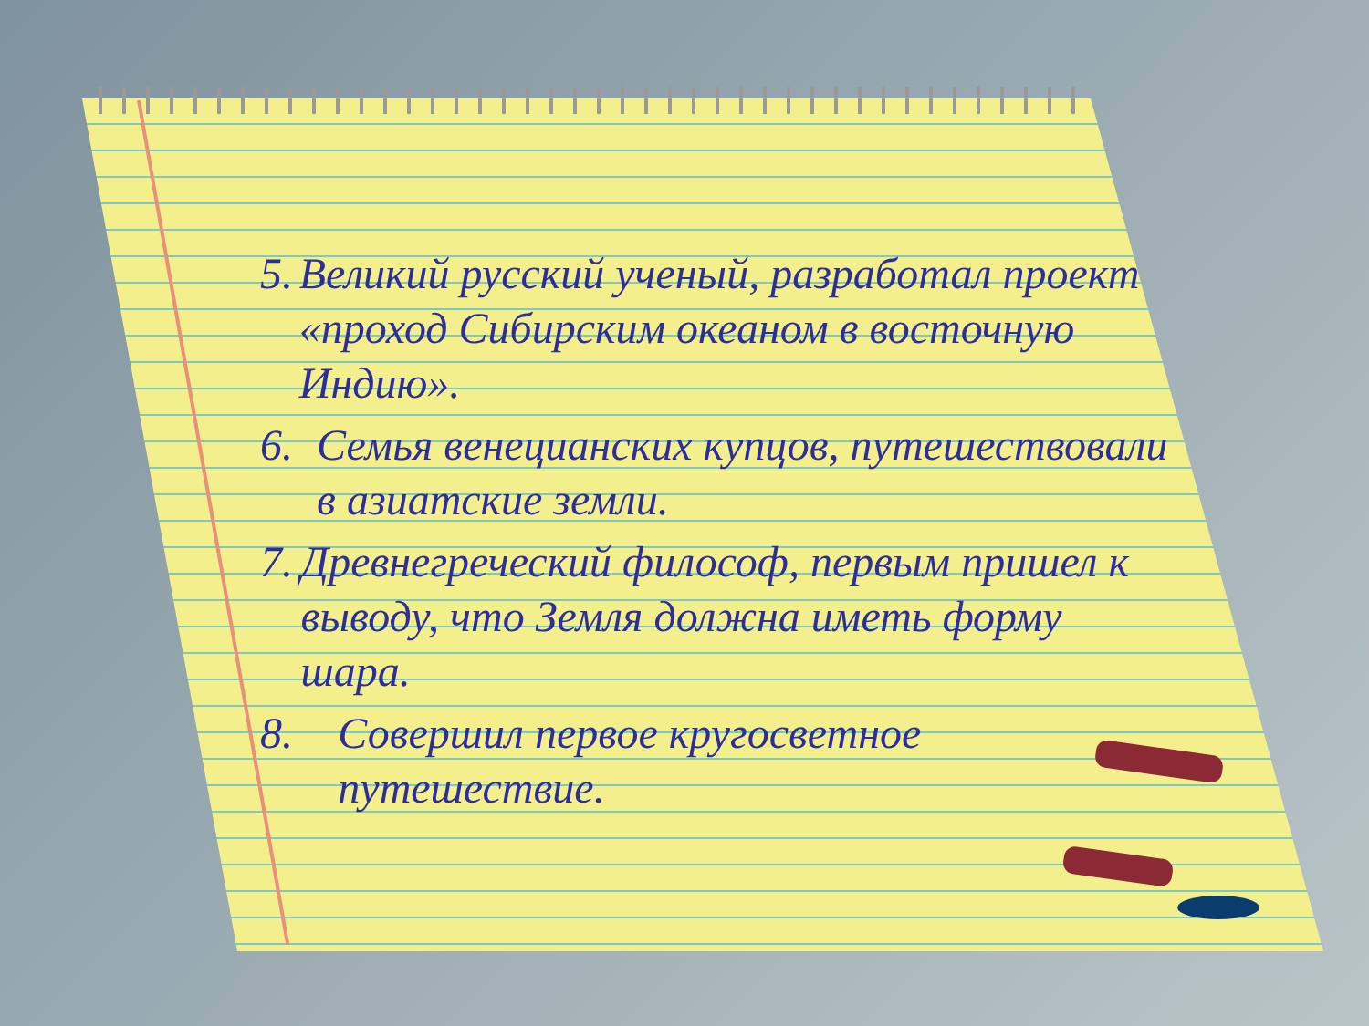5. Великий русский ученый, разработал проект «проход Сибирским океаном в восточную Индию».
6. Семья венецианских купцов, путешествовали в азиатские земли.
7. Древнегреческий философ, первым пришел к выводу, что Земля должна иметь форму шара.
8. Совершил первое кругосветное путешествие.